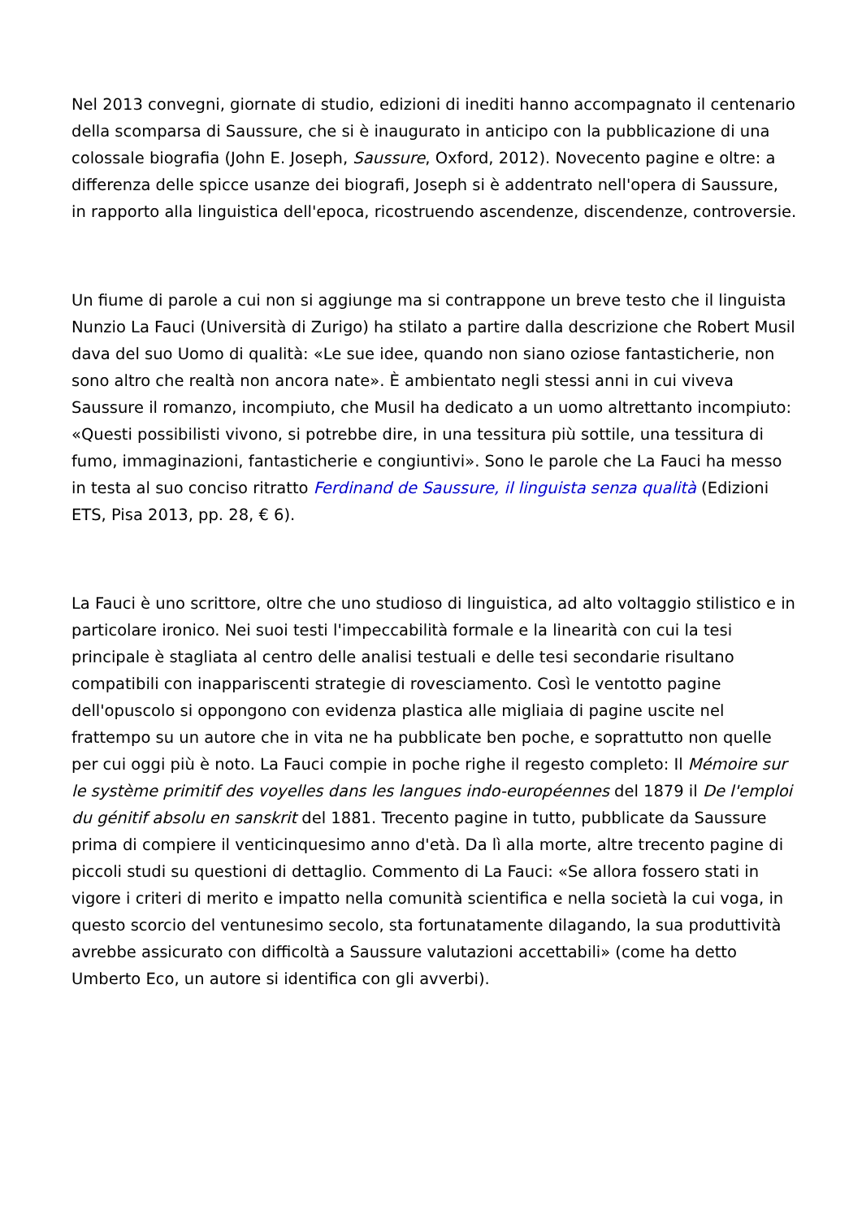Nel 2013 convegni, giornate di studio, edizioni di inediti hanno accompagnato il centenario della scomparsa di Saussure, che si è inaugurato in anticipo con la pubblicazione di una colossale biografia (John E. Joseph, Saussure, Oxford, 2012). Novecento pagine e oltre: a differenza delle spicce usanze dei biografi, Joseph si è addentrato nell'opera di Saussure, in rapporto alla linguistica dell'epoca, ricostruendo ascendenze, discendenze, controversie.
Un fiume di parole a cui non si aggiunge ma si contrappone un breve testo che il linguista Nunzio La Fauci (Università di Zurigo) ha stilato a partire dalla descrizione che Robert Musil dava del suo Uomo di qualità: «Le sue idee, quando non siano oziose fantasticherie, non sono altro che realtà non ancora nate». È ambientato negli stessi anni in cui viveva Saussure il romanzo, incompiuto, che Musil ha dedicato a un uomo altrettanto incompiuto: «Questi possibilisti vivono, si potrebbe dire, in una tessitura più sottile, una tessitura di fumo, immaginazioni, fantasticherie e congiuntivi». Sono le parole che La Fauci ha messo in testa al suo conciso ritratto Ferdinand de Saussure, il linguista senza qualità (Edizioni ETS, Pisa 2013, pp. 28, € 6).
La Fauci è uno scrittore, oltre che uno studioso di linguistica, ad alto voltaggio stilistico e in particolare ironico. Nei suoi testi l'impeccabilità formale e la linearità con cui la tesi principale è stagliata al centro delle analisi testuali e delle tesi secondarie risultano compatibili con inappariscenti strategie di rovesciamento. Così le ventotto pagine dell'opuscolo si oppongono con evidenza plastica alle migliaia di pagine uscite nel frattempo su un autore che in vita ne ha pubblicate ben poche, e soprattutto non quelle per cui oggi più è noto. La Fauci compie in poche righe il regesto completo: Il Mémoire sur le système primitif des voyelles dans les langues indo-européennes del 1879 il De l'emploi du génitif absolu en sanskrit del 1881. Trecento pagine in tutto, pubblicate da Saussure prima di compiere il venticinquesimo anno d'età. Da lì alla morte, altre trecento pagine di piccoli studi su questioni di dettaglio. Commento di La Fauci: «Se allora fossero stati in vigore i criteri di merito e impatto nella comunità scientifica e nella società la cui voga, in questo scorcio del ventunesimo secolo, sta fortunatamente dilagando, la sua produttività avrebbe assicurato con difficoltà a Saussure valutazioni accettabili» (come ha detto Umberto Eco, un autore si identifica con gli avverbi).